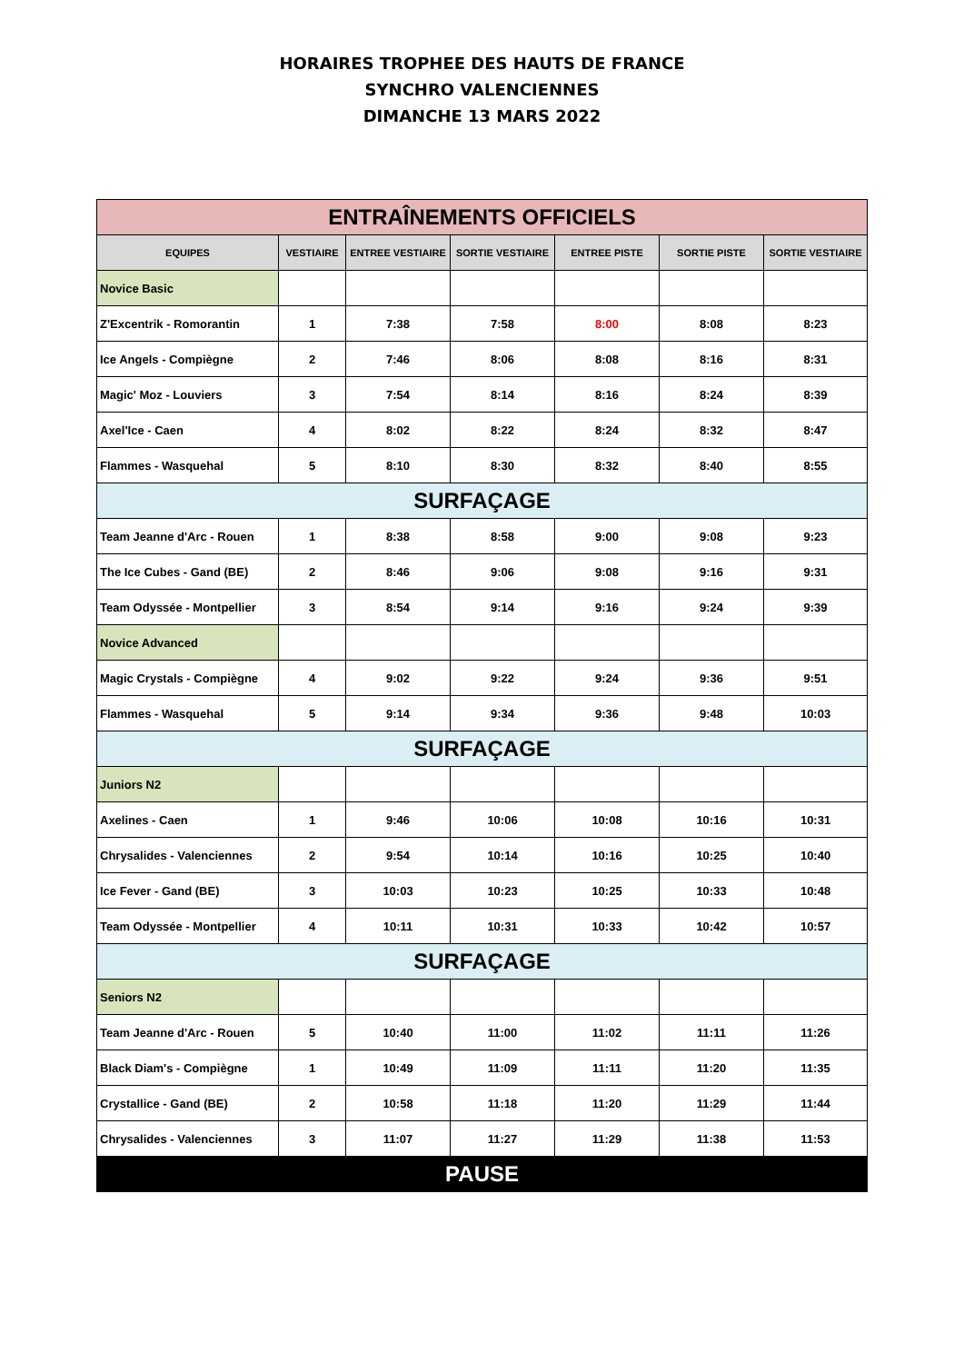HORAIRES TROPHEE DES HAUTS DE FRANCE
SYNCHRO VALENCIENNES
DIMANCHE 13 MARS 2022
| ENTRAÎNEMENTS OFFICIELS | | | | | | |
| EQUIPES | VESTIAIRE | ENTREE VESTIAIRE | SORTIE VESTIAIRE | ENTREE PISTE | SORTIE PISTE | SORTIE VESTIAIRE |
| Novice Basic | | | | | | |
| Z'Excentrik - Romorantin | 1 | 7:38 | 7:58 | 8:00 | 8:08 | 8:23 |
| Ice Angels - Compiègne | 2 | 7:46 | 8:06 | 8:08 | 8:16 | 8:31 |
| Magic' Moz - Louviers | 3 | 7:54 | 8:14 | 8:16 | 8:24 | 8:39 |
| Axel'Ice - Caen | 4 | 8:02 | 8:22 | 8:24 | 8:32 | 8:47 |
| Flammes - Wasquehal | 5 | 8:10 | 8:30 | 8:32 | 8:40 | 8:55 |
| SURFAÇAGE | | | | | | |
| Team Jeanne d'Arc - Rouen | 1 | 8:38 | 8:58 | 9:00 | 9:08 | 9:23 |
| The Ice Cubes - Gand (BE) | 2 | 8:46 | 9:06 | 9:08 | 9:16 | 9:31 |
| Team Odyssée - Montpellier | 3 | 8:54 | 9:14 | 9:16 | 9:24 | 9:39 |
| Novice Advanced | | | | | | |
| Magic Crystals - Compiègne | 4 | 9:02 | 9:22 | 9:24 | 9:36 | 9:51 |
| Flammes - Wasquehal | 5 | 9:14 | 9:34 | 9:36 | 9:48 | 10:03 |
| SURFAÇAGE | | | | | | |
| Juniors N2 | | | | | | |
| Axelines - Caen | 1 | 9:46 | 10:06 | 10:08 | 10:16 | 10:31 |
| Chrysalides - Valenciennes | 2 | 9:54 | 10:14 | 10:16 | 10:25 | 10:40 |
| Ice Fever - Gand (BE) | 3 | 10:03 | 10:23 | 10:25 | 10:33 | 10:48 |
| Team Odyssée - Montpellier | 4 | 10:11 | 10:31 | 10:33 | 10:42 | 10:57 |
| SURFAÇAGE | | | | | | |
| Seniors N2 | | | | | | |
| Team Jeanne d'Arc - Rouen | 5 | 10:40 | 11:00 | 11:02 | 11:11 | 11:26 |
| Black Diam's - Compiègne | 1 | 10:49 | 11:09 | 11:11 | 11:20 | 11:35 |
| Crystallice - Gand (BE) | 2 | 10:58 | 11:18 | 11:20 | 11:29 | 11:44 |
| Chrysalides - Valenciennes | 3 | 11:07 | 11:27 | 11:29 | 11:38 | 11:53 |
| PAUSE | | | | | | |